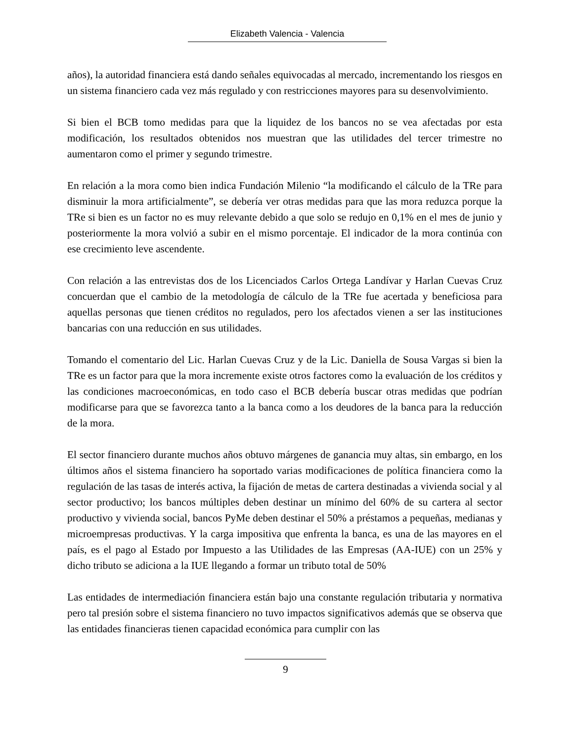Elizabeth Valencia - Valencia
años), la autoridad financiera está dando señales equivocadas al mercado, incrementando los riesgos en un sistema financiero cada vez más regulado y con restricciones mayores para su desenvolvimiento.
Si bien el BCB tomo medidas para que la liquidez de los bancos no se vea afectadas por esta modificación, los resultados obtenidos nos muestran que las utilidades del tercer trimestre no aumentaron como el primer y segundo trimestre.
En relación a la mora como bien indica Fundación Milenio “la modificando el cálculo de la TRe para disminuir la mora artificialmente”, se debería ver otras medidas para que las mora reduzca porque la TRe si bien es un factor no es muy relevante debido a que solo se redujo en 0,1% en el mes de junio y posteriormente la mora volvió a subir en el mismo porcentaje. El indicador de la mora continúa con ese crecimiento leve ascendente.
Con relación a las entrevistas dos de los Licenciados Carlos Ortega Landívar y Harlan Cuevas Cruz concuerdan que el cambio de la metodología de cálculo de la TRe fue acertada y beneficiosa para aquellas personas que tienen créditos no regulados, pero los afectados vienen a ser las instituciones bancarias con una reducción en sus utilidades.
Tomando el comentario del Lic. Harlan Cuevas Cruz y de la Lic. Daniella de Sousa Vargas si bien la TRe es un factor para que la mora incremente existe otros factores como la evaluación de los créditos y las condiciones macroeconómicas, en todo caso el BCB debería buscar otras medidas que podrían modificarse para que se favorezca tanto a la banca como a los deudores de la banca para la reducción de la mora.
El sector financiero durante muchos años obtuvo márgenes de ganancia muy altas, sin embargo, en los últimos años el sistema financiero ha soportado varias modificaciones de política financiera como la regulación de las tasas de interés activa, la fijación de metas de cartera destinadas a vivienda social y al sector productivo; los bancos múltiples deben destinar un mínimo del 60% de su cartera al sector productivo y vivienda social, bancos PyMe deben destinar el 50% a préstamos a pequeñas, medianas y microempresas productivas. Y la carga impositiva que enfrenta la banca, es una de las mayores en el país, es el pago al Estado por Impuesto a las Utilidades de las Empresas (AA-IUE) con un 25% y dicho tributo se adiciona a la IUE llegando a formar un tributo total de 50%
Las entidades de intermediación financiera están bajo una constante regulación tributaria y normativa pero tal presión sobre el sistema financiero no tuvo impactos significativos además que se observa que las entidades financieras tienen capacidad económica para cumplir con las
9